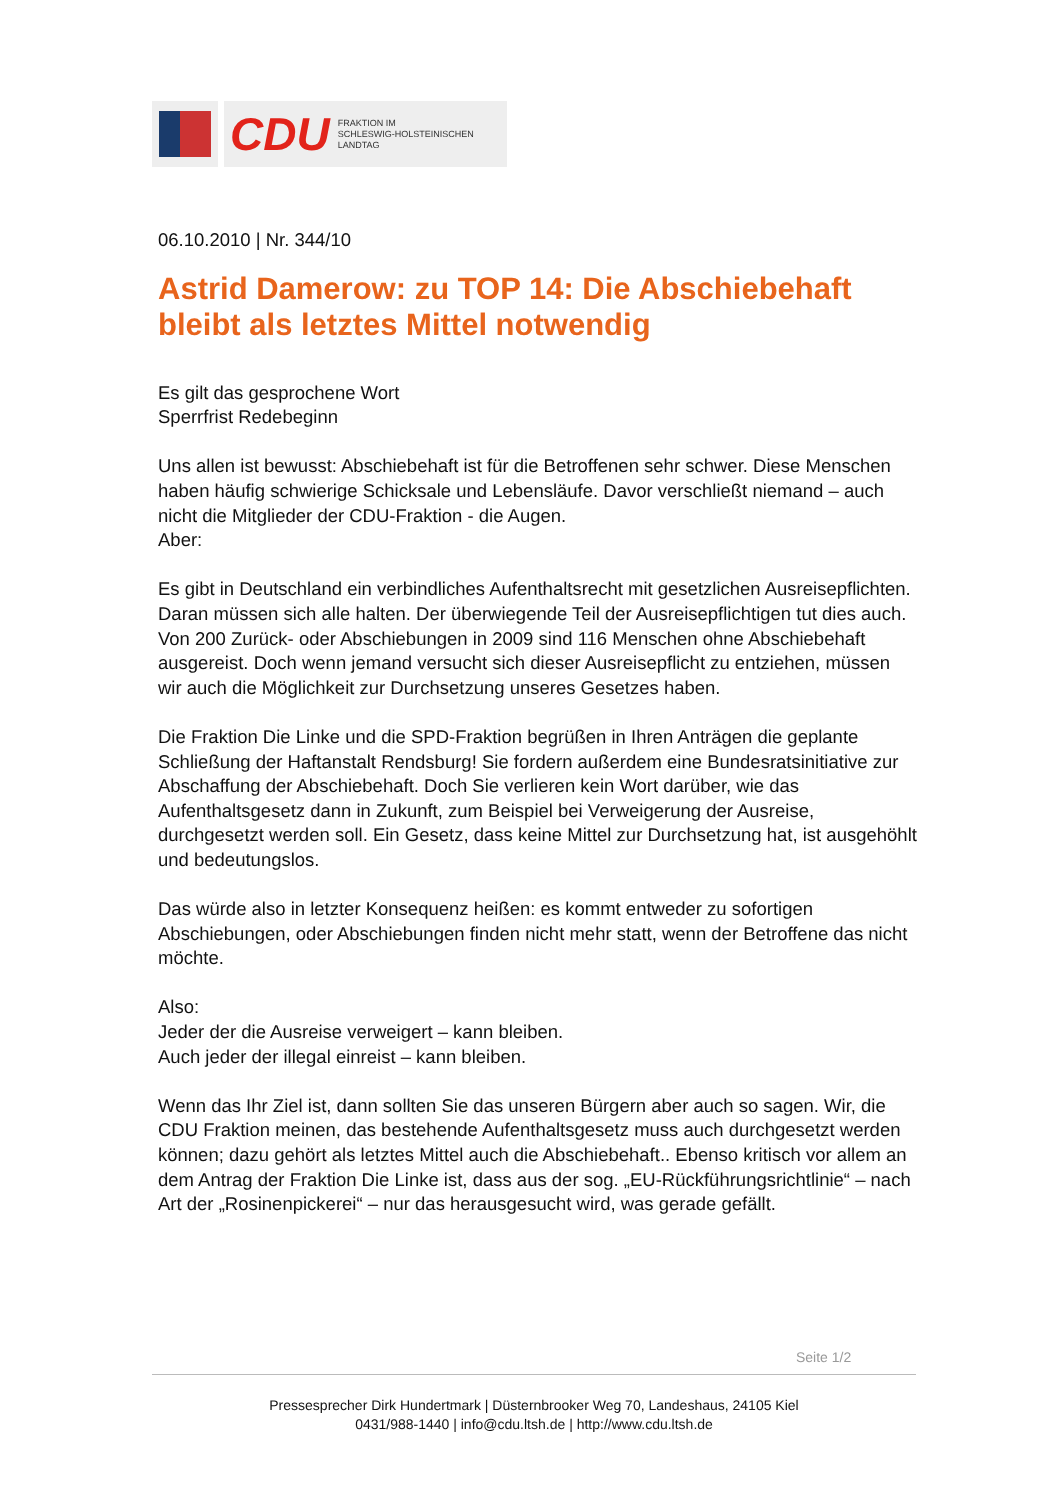CDU FRAKTION IM
SCHLESWIG-HOLSTEINISCHEN
LANDTAG
06.10.2010 | Nr. 344/10
Astrid Damerow: zu TOP 14: Die Abschiebehaft bleibt als letztes Mittel notwendig
Es gilt das gesprochene Wort
Sperrfrist Redebeginn
Uns allen ist bewusst: Abschiebehaft ist für die Betroffenen sehr schwer. Diese Menschen haben häufig schwierige Schicksale und Lebensläufe. Davor verschließt niemand – auch nicht die Mitglieder der CDU-Fraktion - die Augen.
Aber:
Es gibt in Deutschland ein verbindliches Aufenthaltsrecht mit gesetzlichen Ausreisepflichten. Daran müssen sich alle halten. Der überwiegende Teil der Ausreisepflichtigen tut dies auch. Von 200 Zurück- oder Abschiebungen in 2009 sind 116 Menschen ohne Abschiebehaft ausgereist. Doch wenn jemand versucht sich dieser Ausreisepflicht zu entziehen, müssen wir auch die Möglichkeit zur Durchsetzung unseres Gesetzes haben.
Die Fraktion Die Linke und die SPD-Fraktion begrüßen in Ihren Anträgen die geplante Schließung der Haftanstalt Rendsburg! Sie fordern außerdem eine Bundesratsinitiative zur Abschaffung der Abschiebehaft. Doch Sie verlieren kein Wort darüber, wie das Aufenthaltsgesetz dann in Zukunft, zum Beispiel bei Verweigerung der Ausreise, durchgesetzt werden soll. Ein Gesetz, dass keine Mittel zur Durchsetzung hat, ist ausgehöhlt und bedeutungslos.
Das würde also in letzter Konsequenz heißen: es kommt entweder zu sofortigen Abschiebungen, oder Abschiebungen finden nicht mehr statt, wenn der Betroffene das nicht möchte.
Also:
Jeder der die Ausreise verweigert – kann bleiben.
Auch jeder der illegal einreist – kann bleiben.
Wenn das Ihr Ziel ist, dann sollten Sie das unseren Bürgern aber auch so sagen. Wir, die CDU Fraktion meinen, das bestehende Aufenthaltsgesetz muss auch durchgesetzt werden können; dazu gehört als letztes Mittel auch die Abschiebehaft.. Ebenso kritisch vor allem an dem Antrag der Fraktion Die Linke ist, dass aus der sog. „EU-Rückführungsrichtlinie“ – nach Art der „Rosinenpickerei“ – nur das herausgesucht wird, was gerade gefällt.
Seite 1/2
Pressesprecher Dirk Hundertmark | Düsternbrooker Weg 70, Landeshaus, 24105 Kiel
0431/988-1440 | info@cdu.ltsh.de | http://www.cdu.ltsh.de